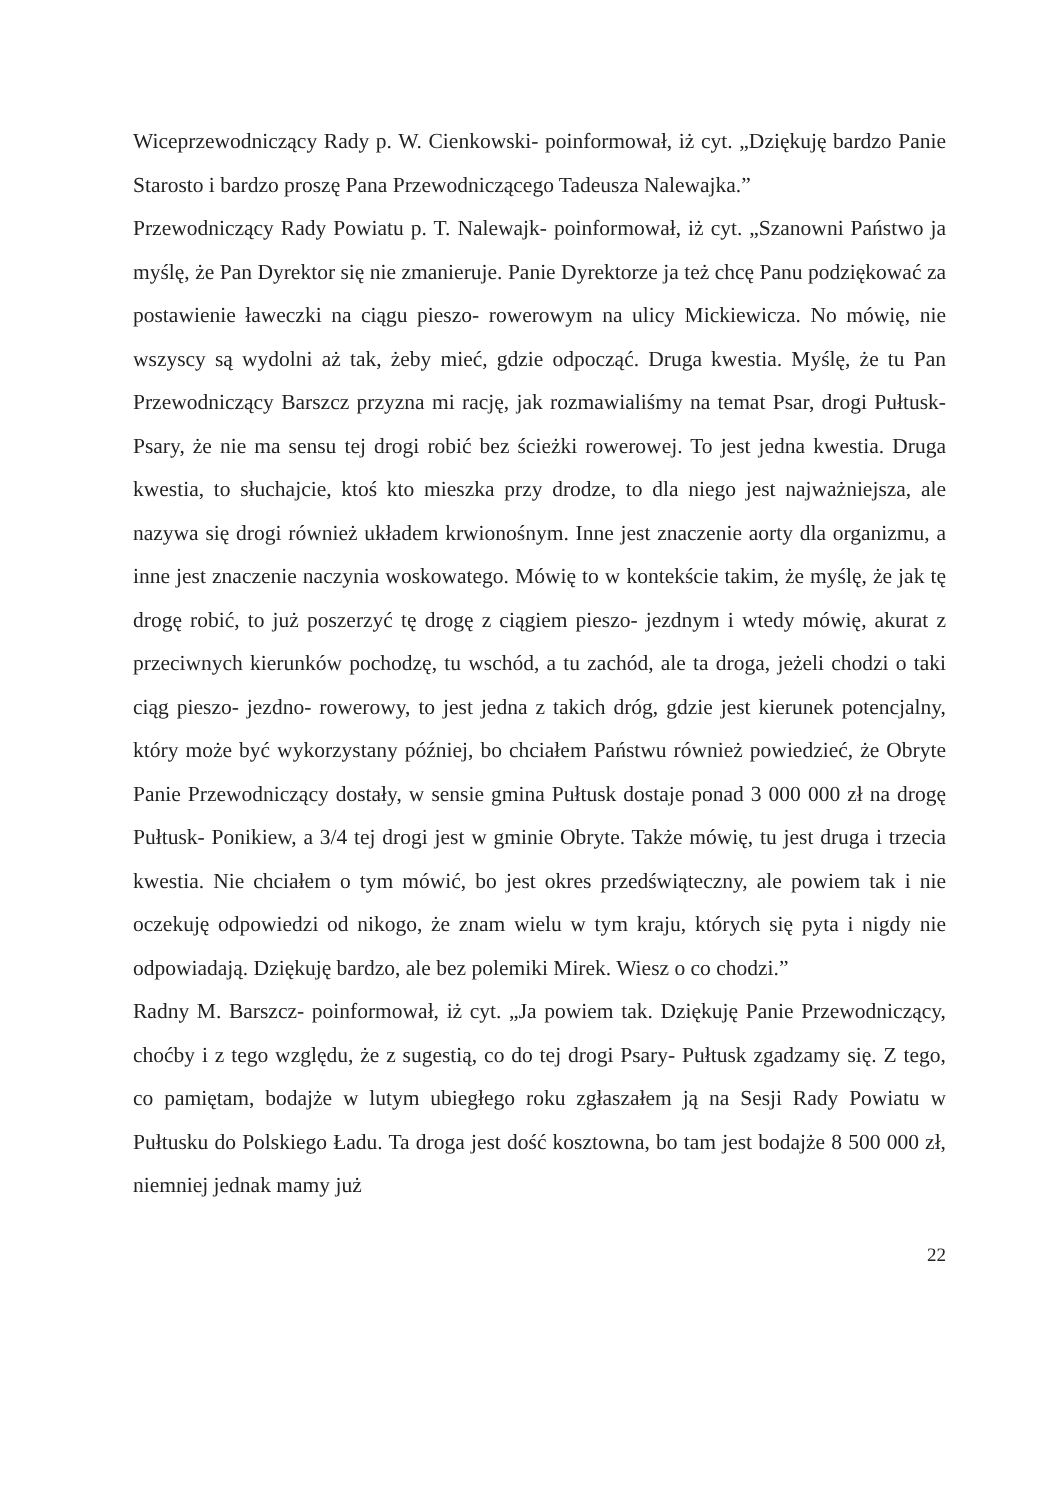Wiceprzewodniczący Rady p. W. Cienkowski- poinformował, iż cyt. „Dziękuję bardzo Panie Starosto i bardzo proszę Pana Przewodniczącego Tadeusza Nalewajka.”
Przewodniczący Rady Powiatu p. T. Nalewajk- poinformował, iż cyt. „Szanowni Państwo ja myślę, że Pan Dyrektor się nie zmanieruje. Panie Dyrektorze ja też chcę Panu podziękować za postawienie ławeczki na ciągu pieszo- rowerowym na ulicy Mickiewicza. No mówię, nie wszyscy są wydolni aż tak, żeby mieć, gdzie odpocząć. Druga kwestia. Myślę, że tu Pan Przewodniczący Barszcz przyzna mi rację, jak rozmawialiśmy na temat Psar, drogi Pułtusk- Psary, że nie ma sensu tej drogi robić bez ścieżki rowerowej. To jest jedna kwestia. Druga kwestia, to słuchajcie, ktoś kto mieszka przy drodze, to dla niego jest najważniejsza, ale nazywa się drogi również układem krwionośnym. Inne jest znaczenie aorty dla organizmu, a inne jest znaczenie naczynia woskowatego. Mówię to w kontekście takim, że myślę, że jak tę drogę robić, to już poszerzyć tę drogę z ciągiem pieszo- jezdnym i wtedy mówię, akurat z przeciwnych kierunków pochodzę, tu wschód, a tu zachód, ale ta droga, jeżeli chodzi o taki ciąg pieszo- jezdno- rowerowy, to jest jedna z takich dróg, gdzie jest kierunek potencjalny, który może być wykorzystany później, bo chciałem Państwu również powiedzieć, że Obryte Panie Przewodniczący dostały, w sensie gmina Pułtusk dostaje ponad 3 000 000 zł na drogę Pułtusk- Ponikiew, a 3/4 tej drogi jest w gminie Obryte. Także mówię, tu jest druga i trzecia kwestia. Nie chciałem o tym mówić, bo jest okres przedświąteczny, ale powiem tak i nie oczekuję odpowiedzi od nikogo, że znam wielu w tym kraju, których się pyta i nigdy nie odpowiadają. Dziękuję bardzo, ale bez polemiki Mirek. Wiesz o co chodzi.”
Radny M. Barszcz- poinformował, iż cyt. „Ja powiem tak. Dziękuję Panie Przewodniczący, choćby i z tego względu, że z sugestią, co do tej drogi Psary- Pułtusk zgadzamy się. Z tego, co pamiętam, bodajże w lutym ubiegłego roku zgłaszałem ją na Sesji Rady Powiatu w Pułtusku do Polskiego Ładu. Ta droga jest dość kosztowna, bo tam jest bodajże 8 500 000 zł, niemniej jednak mamy już
22